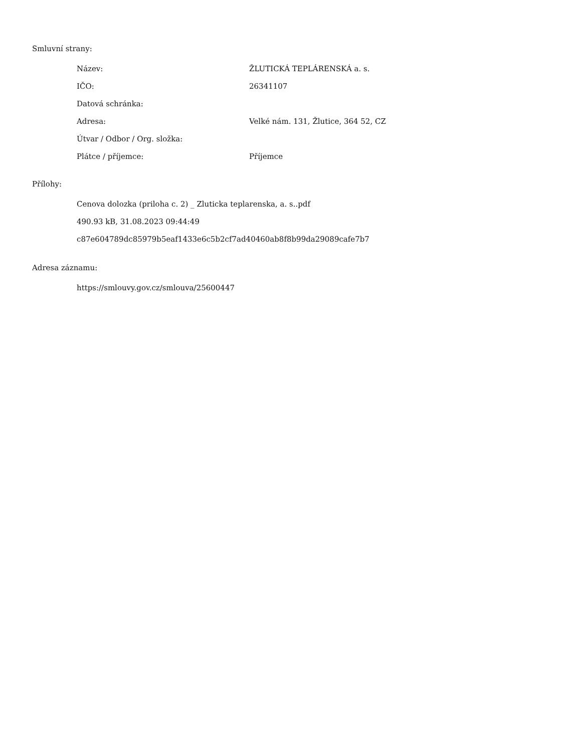Smluvní strany:
| Název: | ŽLUTICKÁ TEPLÁRENSKÁ a. s. |
| IČO: | 26341107 |
| Datová schránka: | |
| Adresa: | Velké nám. 131, Žlutice, 364 52, CZ |
| Útvar / Odbor / Org. složka: | |
| Plátce / příjemce: | Příjemce |
Přílohy:
Cenova dolozka (priloha c. 2) _ Zluticka teplarenska, a. s..pdf
490.93 kB, 31.08.2023 09:44:49
c87e604789dc85979b5eaf1433e6c5b2cf7ad40460ab8f8b99da29089cafe7b7
Adresa záznamu:
https://smlouvy.gov.cz/smlouva/25600447